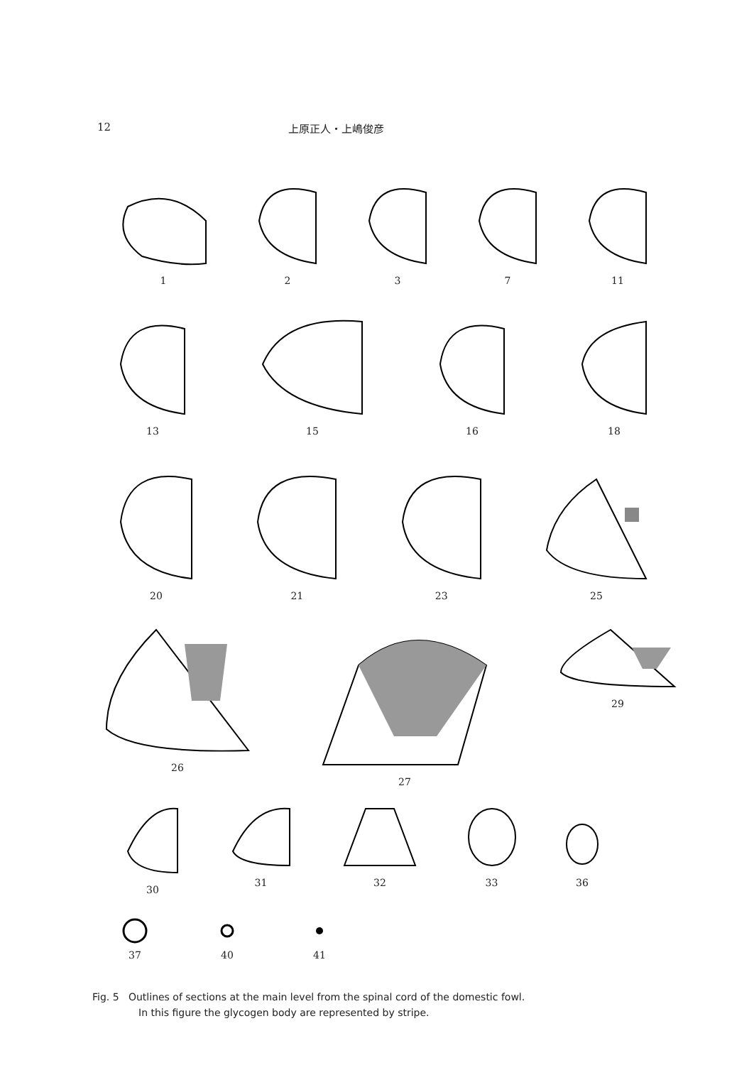12 上原正人・上嶋俊彦
1 2 3 7 11
13 15 16 18
20 21 23 25
26 27 29
30 31 32 33 36
37 40 41
Fig. 5 Outlines of sections at the main level from the spinal cord of the domestic fowl.
In this figure the glycogen body are represented by stripe.